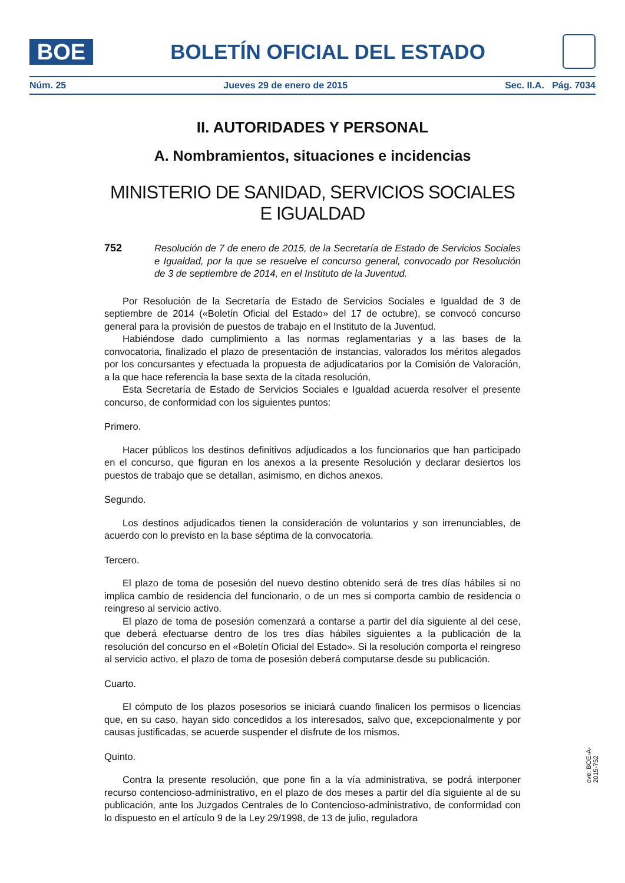BOE
BOLETÍN OFICIAL DEL ESTADO
Núm. 25 Jueves 29 de enero de 2015 Sec. II.A. Pág. 7034
II. AUTORIDADES Y PERSONAL
A. Nombramientos, situaciones e incidencias
MINISTERIO DE SANIDAD, SERVICIOS SOCIALES E IGUALDAD
752 Resolución de 7 de enero de 2015, de la Secretaría de Estado de Servicios Sociales e Igualdad, por la que se resuelve el concurso general, convocado por Resolución de 3 de septiembre de 2014, en el Instituto de la Juventud.
Por Resolución de la Secretaría de Estado de Servicios Sociales e Igualdad de 3 de septiembre de 2014 («Boletín Oficial del Estado» del 17 de octubre), se convocó concurso general para la provisión de puestos de trabajo en el Instituto de la Juventud.
Habiéndose dado cumplimiento a las normas reglamentarias y a las bases de la convocatoria, finalizado el plazo de presentación de instancias, valorados los méritos alegados por los concursantes y efectuada la propuesta de adjudicatarios por la Comisión de Valoración, a la que hace referencia la base sexta de la citada resolución,
Esta Secretaría de Estado de Servicios Sociales e Igualdad acuerda resolver el presente concurso, de conformidad con los siguientes puntos:
Primero.
Hacer públicos los destinos definitivos adjudicados a los funcionarios que han participado en el concurso, que figuran en los anexos a la presente Resolución y declarar desiertos los puestos de trabajo que se detallan, asimismo, en dichos anexos.
Segundo.
Los destinos adjudicados tienen la consideración de voluntarios y son irrenunciables, de acuerdo con lo previsto en la base séptima de la convocatoria.
Tercero.
El plazo de toma de posesión del nuevo destino obtenido será de tres días hábiles si no implica cambio de residencia del funcionario, o de un mes si comporta cambio de residencia o reingreso al servicio activo.
El plazo de toma de posesión comenzará a contarse a partir del día siguiente al del cese, que deberá efectuarse dentro de los tres días hábiles siguientes a la publicación de la resolución del concurso en el «Boletín Oficial del Estado». Si la resolución comporta el reingreso al servicio activo, el plazo de toma de posesión deberá computarse desde su publicación.
Cuarto.
El cómputo de los plazos posesorios se iniciará cuando finalicen los permisos o licencias que, en su caso, hayan sido concedidos a los interesados, salvo que, excepcionalmente y por causas justificadas, se acuerde suspender el disfrute de los mismos.
Quinto.
Contra la presente resolución, que pone fin a la vía administrativa, se podrá interponer recurso contencioso-administrativo, en el plazo de dos meses a partir del día siguiente al de su publicación, ante los Juzgados Centrales de lo Contencioso-administrativo, de conformidad con lo dispuesto en el artículo 9 de la Ley 29/1998, de 13 de julio, reguladora
cve: BOE-A-2015-752